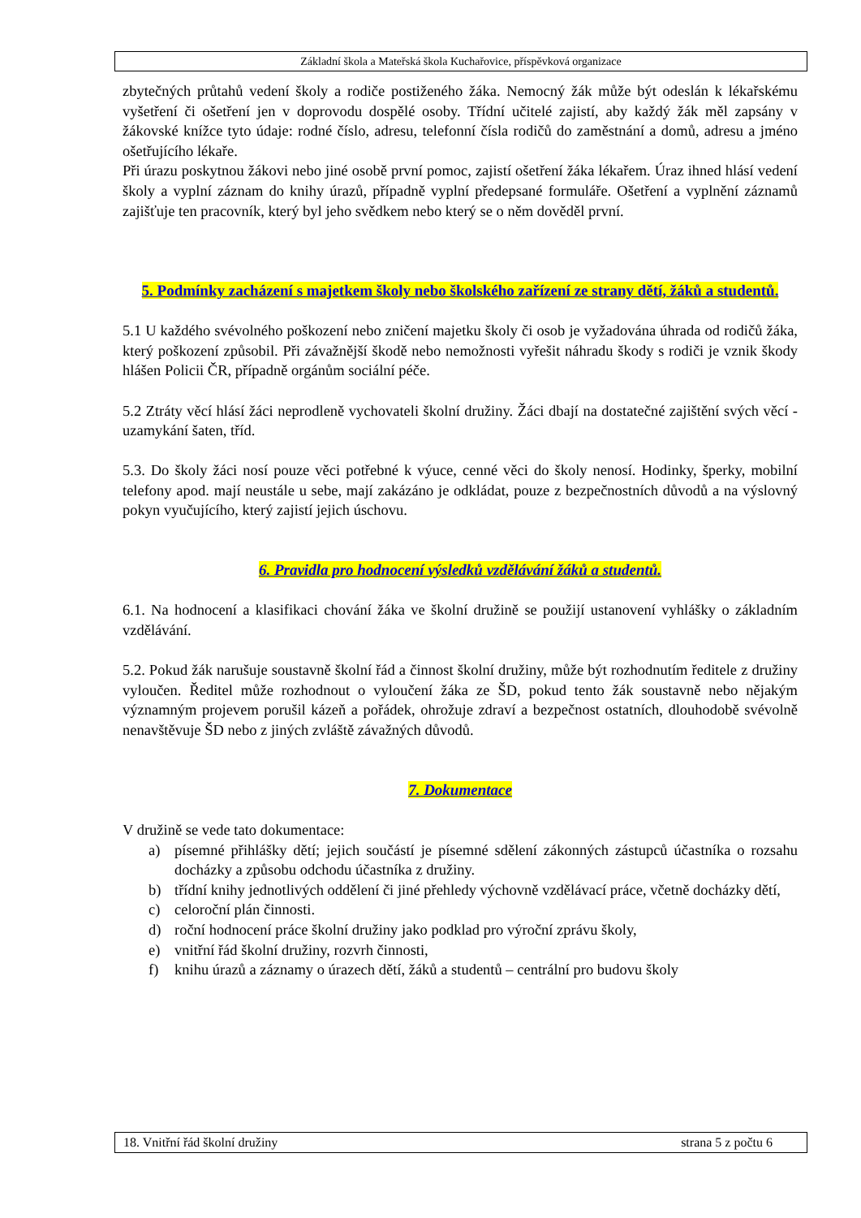Základní škola a Mateřská škola Kuchařovice, příspěvková organizace
zbytečných průtahů vedení školy a rodiče postiženého žáka. Nemocný žák může být odeslán k lékařskému vyšetření či ošetření jen v doprovodu dospělé osoby. Třídní učitelé zajistí, aby každý žák měl zapsány v žákovské knížce tyto údaje: rodné číslo, adresu, telefonní čísla rodičů do zaměstnání a domů, adresu a jméno ošetřujícího lékaře.
Při úrazu poskytnou žákovi nebo jiné osobě první pomoc, zajistí ošetření žáka lékařem. Úraz ihned hlásí vedení školy a vyplní záznam do knihy úrazů, případně vyplní předepsané formuláře. Ošetření a vyplnění záznamů zajišťuje ten pracovník, který byl jeho svědkem nebo který se o něm dověděl první.
5. Podmínky zacházení s majetkem školy nebo školského zařízení ze strany dětí, žáků a studentů.
5.1 U každého svévolného poškození nebo zničení majetku školy či osob je vyžadována úhrada od rodičů žáka, který poškození způsobil. Při závažnější škodě nebo nemožnosti vyřešit náhradu škody s rodiči je vznik škody hlášen Policii ČR, případně orgánům sociální péče.
5.2 Ztráty věcí hlásí žáci neprodleně vychovateli školní družiny. Žáci dbají na dostatečné zajištění svých věcí - uzamykání šaten, tříd.
5.3. Do školy žáci nosí pouze věci potřebné k výuce, cenné věci do školy nenosí. Hodinky, šperky, mobilní telefony apod. mají neustále u sebe, mají zakázáno je odkládat, pouze z bezpečnostních důvodů a na výslovný pokyn vyučujícího, který zajistí jejich úschovu.
6. Pravidla pro hodnocení výsledků vzdělávání žáků a studentů.
6.1. Na hodnocení a klasifikaci chování žáka ve školní družině se použijí ustanovení vyhlášky o základním vzdělávání.
5.2. Pokud žák narušuje soustavně školní řád a činnost školní družiny, může být rozhodnutím ředitele z družiny vyloučen. Ředitel může rozhodnout o vyloučení žáka ze ŠD, pokud tento žák soustavně nebo nějakým významným projevem porušil kázeň a pořádek, ohrožuje zdraví a bezpečnost ostatních, dlouhodobě svévolně nenavštěvuje ŠD nebo z jiných zvláště závažných důvodů.
7. Dokumentace
V družině se vede tato dokumentace:
a) písemné přihlášky dětí; jejich součástí je písemné sdělení zákonných zástupců účastníka o rozsahu docházky a způsobu odchodu účastníka z družiny.
b) třídní knihy jednotlivých oddělení či jiné přehledy výchovně vzdělávací práce, včetně docházky dětí,
c) celoroční plán činnosti.
d) roční hodnocení práce školní družiny jako podklad pro výroční zprávu školy,
e) vnitřní řád školní družiny, rozvrh činnosti,
f) knihu úrazů a záznamy o úrazech dětí, žáků a studentů – centrální pro budovu školy
18. Vnitřní řád školní družiny strana 5 z počtu 6